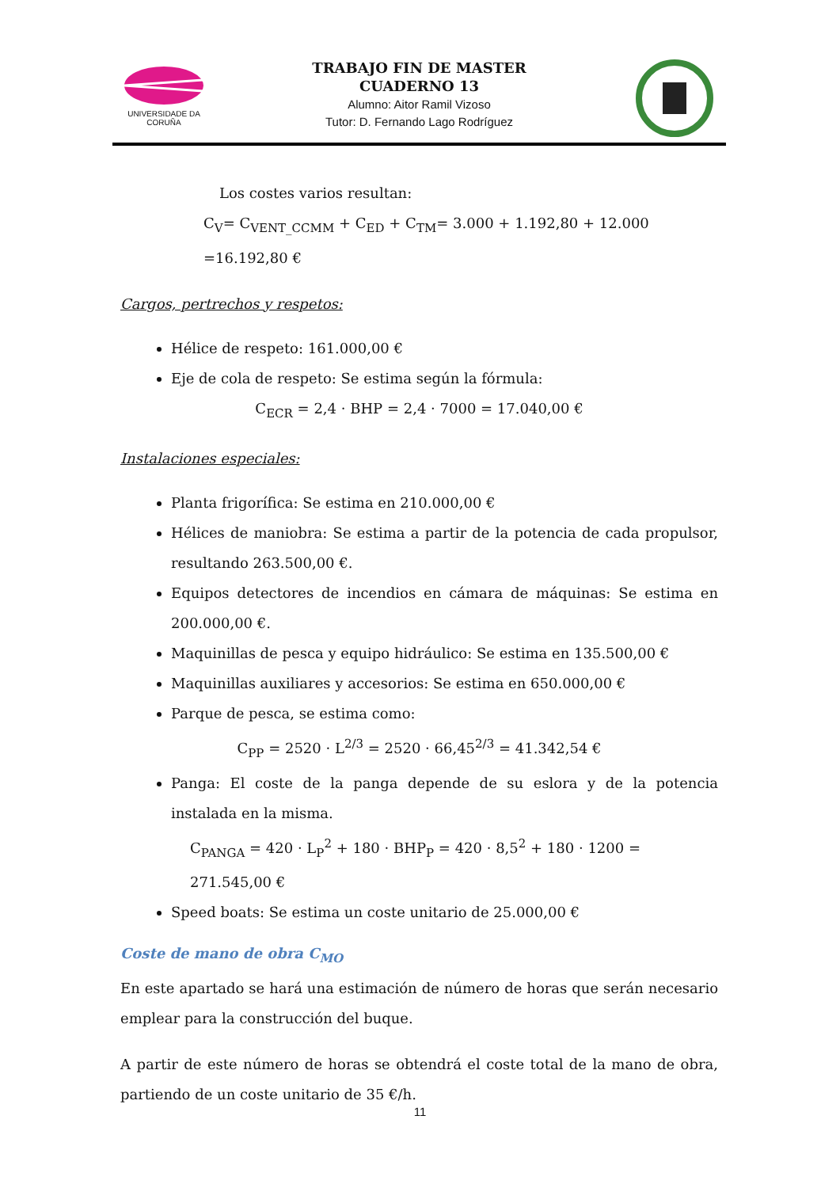UNIVERSIDADE DA CORUÑA
TRABAJO FIN DE MASTER
CUADERNO 13
Alumno: Aitor Ramil Vizoso
Tutor: D. Fernando Lago Rodríguez
Los costes varios resultan:
C<sub>V</sub>= C<sub>VENT_CCMM</sub> + C<sub>ED</sub> + C<sub>TM</sub>= 3.000 + 1.192,80 + 12.000 =16.192,80 €
Cargos, pertrechos y respetos:
Hélice de respeto: 161.000,00 €
Eje de cola de respeto: Se estima según la fórmula:
C<sub>ECR</sub> = 2,4 · BHP = 2,4 · 7000 = 17.040,00 €
Instalaciones especiales:
Planta frigorífica: Se estima en 210.000,00 €
Hélices de maniobra: Se estima a partir de la potencia de cada propulsor, resultando 263.500,00 €.
Equipos detectores de incendios en cámara de máquinas: Se estima en 200.000,00 €.
Maquinillas de pesca y equipo hidráulico: Se estima en 135.500,00 €
Maquinillas auxiliares y accesorios: Se estima en 650.000,00 €
Parque de pesca, se estima como:
C<sub>PP</sub> = 2520 · L<sup>2/3</sup> = 2520 · 66,45<sup>2/3</sup> = 41.342,54 €
Panga: El coste de la panga depende de su eslora y de la potencia instalada en la misma.
C<sub>PANGA</sub> = 420 · L<sub>P</sub><sup>2</sup> + 180 · BHP<sub>P</sub> = 420 · 8,5<sup>2</sup> + 180 · 1200 = 271.545,00 €
Speed boats: Se estima un coste unitario de 25.000,00 €
Coste de mano de obra C<sub>MO</sub>
En este apartado se hará una estimación de número de horas que serán necesario emplear para la construcción del buque.
A partir de este número de horas se obtendrá el coste total de la mano de obra, partiendo de un coste unitario de 35 €/h.
11